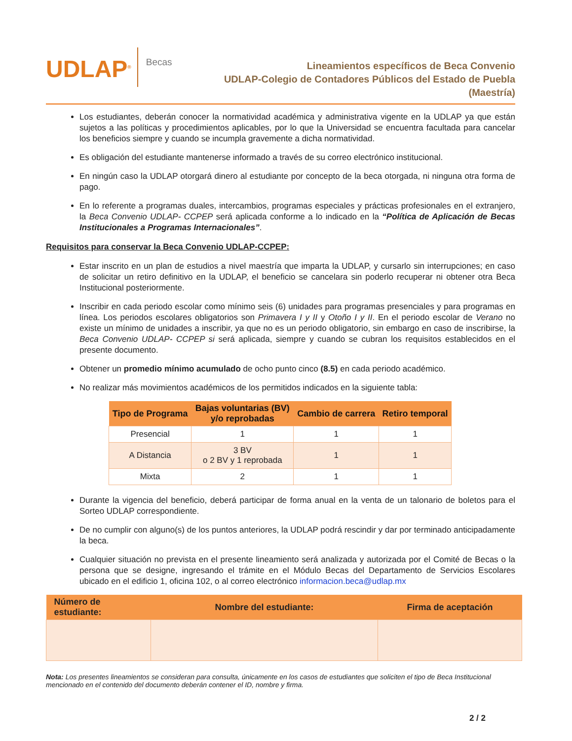UDLAP<sup>®</sup>
Becas
Lineamientos específicos de Beca Convenio
UDLAP-Colegio de Contadores Públicos del Estado de Puebla
(Maestría)
Los estudiantes, deberán conocer la normatividad académica y administrativa vigente en la UDLAP ya que están sujetos a las políticas y procedimientos aplicables, por lo que la Universidad se encuentra facultada para cancelar los beneficios siempre y cuando se incumpla gravemente a dicha normatividad.
Es obligación del estudiante mantenerse informado a través de su correo electrónico institucional.
En ningún caso la UDLAP otorgará dinero al estudiante por concepto de la beca otorgada, ni ninguna otra forma de pago.
En lo referente a programas duales, intercambios, programas especiales y prácticas profesionales en el extranjero, la Beca Convenio UDLAP- CCPEP será aplicada conforme a lo indicado en la “Política de Aplicación de Becas Institucionales a Programas Internacionales”.
Requisitos para conservar la Beca Convenio UDLAP-CCPEP:
Estar inscrito en un plan de estudios a nivel maestría que imparta la UDLAP, y cursarlo sin interrupciones; en caso de solicitar un retiro definitivo en la UDLAP, el beneficio se cancelara sin poderlo recuperar ni obtener otra Beca Institucional posteriormente.
Inscribir en cada periodo escolar como mínimo seis (6) unidades para programas presenciales y para programas en línea. Los periodos escolares obligatorios son Primavera I y II y Otoño I y II. En el periodo escolar de Verano no existe un mínimo de unidades a inscribir, ya que no es un periodo obligatorio, sin embargo en caso de inscribirse, la Beca Convenio UDLAP- CCPEP si será aplicada, siempre y cuando se cubran los requisitos establecidos en el presente documento.
Obtener un promedio mínimo acumulado de ocho punto cinco (8.5) en cada periodo académico.
No realizar más movimientos académicos de los permitidos indicados en la siguiente tabla:
| Tipo de Programa | Bajas voluntarias (BV) y/o reprobadas | Cambio de carrera | Retiro temporal |
| --- | --- | --- | --- |
| Presencial | 1 | 1 | 1 |
| A Distancia | 3 BV o 2 BV y 1 reprobada | 1 | 1 |
| Mixta | 2 | 1 | 1 |
Durante la vigencia del beneficio, deberá participar de forma anual en la venta de un talonario de boletos para el Sorteo UDLAP correspondiente.
De no cumplir con alguno(s) de los puntos anteriores, la UDLAP podrá rescindir y dar por terminado anticipadamente la beca.
Cualquier situación no prevista en el presente lineamiento será analizada y autorizada por el Comité de Becas o la persona que se designe, ingresando el trámite en el Módulo Becas del Departamento de Servicios Escolares ubicado en el edificio 1, oficina 102, o al correo electrónico informacion.beca@udlap.mx
| Número de estudiante: | Nombre del estudiante: | Firma de aceptación |
| --- | --- | --- |
Nota: Los presentes lineamientos se consideran para consulta, únicamente en los casos de estudiantes que soliciten el tipo de Beca Institucional mencionado en el contenido del documento deberán contener el ID, nombre y firma.
2 / 2